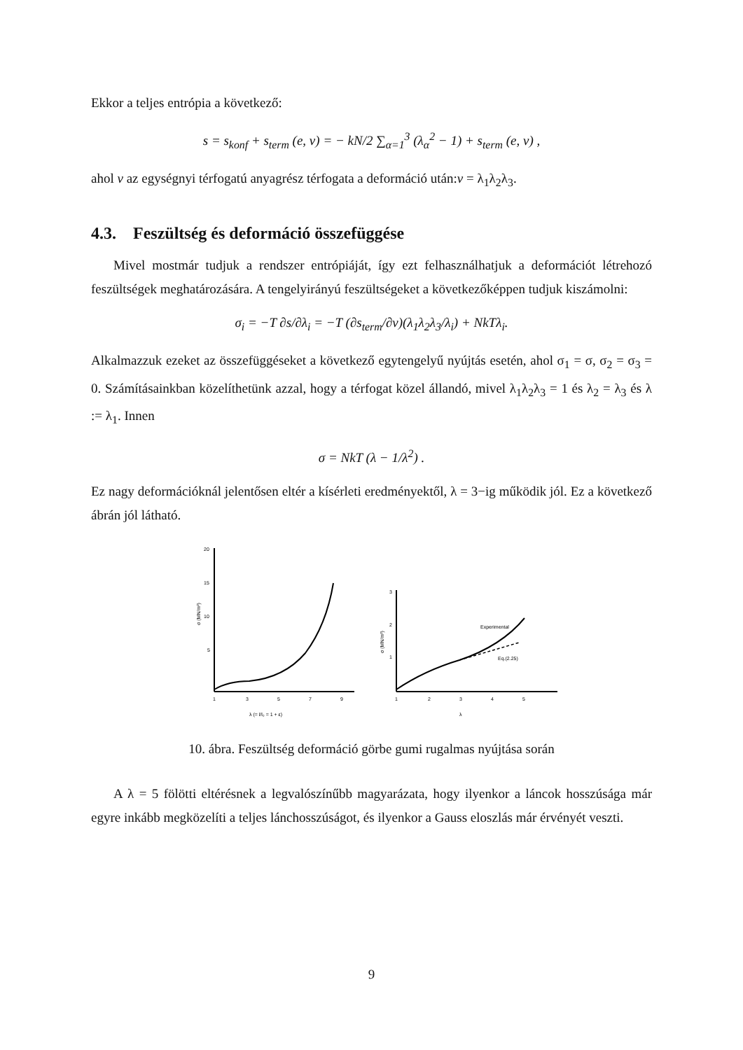Ekkor a teljes entrópia a következő:
s = s<sub>konf</sub> + s<sub>term</sub> (e, v) = − kN/2 ∑<sub>α=1</sub><sup>3</sup> (λ<sub>α</sub><sup>2</sup> − 1) + s<sub>term</sub> (e, v) ,
ahol v az egységnyi térfogatú anyagrész térfogata a deformáció után:v = λ<sub>1</sub>λ<sub>2</sub>λ<sub>3</sub>.
4.3. Feszültség és deformáció összefüggése
Mivel mostmár tudjuk a rendszer entrópiáját, így ezt felhasználhatjuk a deformációt létrehozó feszültségek meghatározására. A tengelyirányú feszültségeket a következőképpen tudjuk kiszámolni:
σ<sub>i</sub> = −T ∂s/∂λ<sub>i</sub> = −T (∂s<sub>term</sub>/∂v)(λ<sub>1</sub>λ<sub>2</sub>λ<sub>3</sub>/λ<sub>i</sub>) + NkTλ<sub>i</sub>.
Alkalmazzuk ezeket az összefüggéseket a következő egytengelyű nyújtás esetén, ahol σ<sub>1</sub> = σ, σ<sub>2</sub> = σ<sub>3</sub> = 0. Számításainkban közelíthetünk azzal, hogy a térfogat közel állandó, mivel λ<sub>1</sub>λ<sub>2</sub>λ<sub>3</sub> = 1 és λ<sub>2</sub> = λ<sub>3</sub> és λ := λ<sub>1</sub>. Innen
σ = NkT (λ − 1/λ<sup>2</sup>) .
Ez nagy deformációknál jelentősen eltér a kísérleti eredményektől, λ = 3−ig működik jól. Ez a következő ábrán jól látható.
20
15
10
5
1
3
5
7
9
λ (= l/l₀ = 1 + ε)
σ (MN/m²)
3
2
1
1
2
3
4
5
λ
σ (MN/m²)
Experimental
Eq.(2.25)
10. ábra. Feszültség deformáció görbe gumi rugalmas nyújtása során
A λ = 5 fölötti eltérésnek a legvalószínűbb magyarázata, hogy ilyenkor a láncok hosszúsága már egyre inkább megközelíti a teljes lánchosszúságot, és ilyenkor a Gauss eloszlás már érvényét veszti.
9